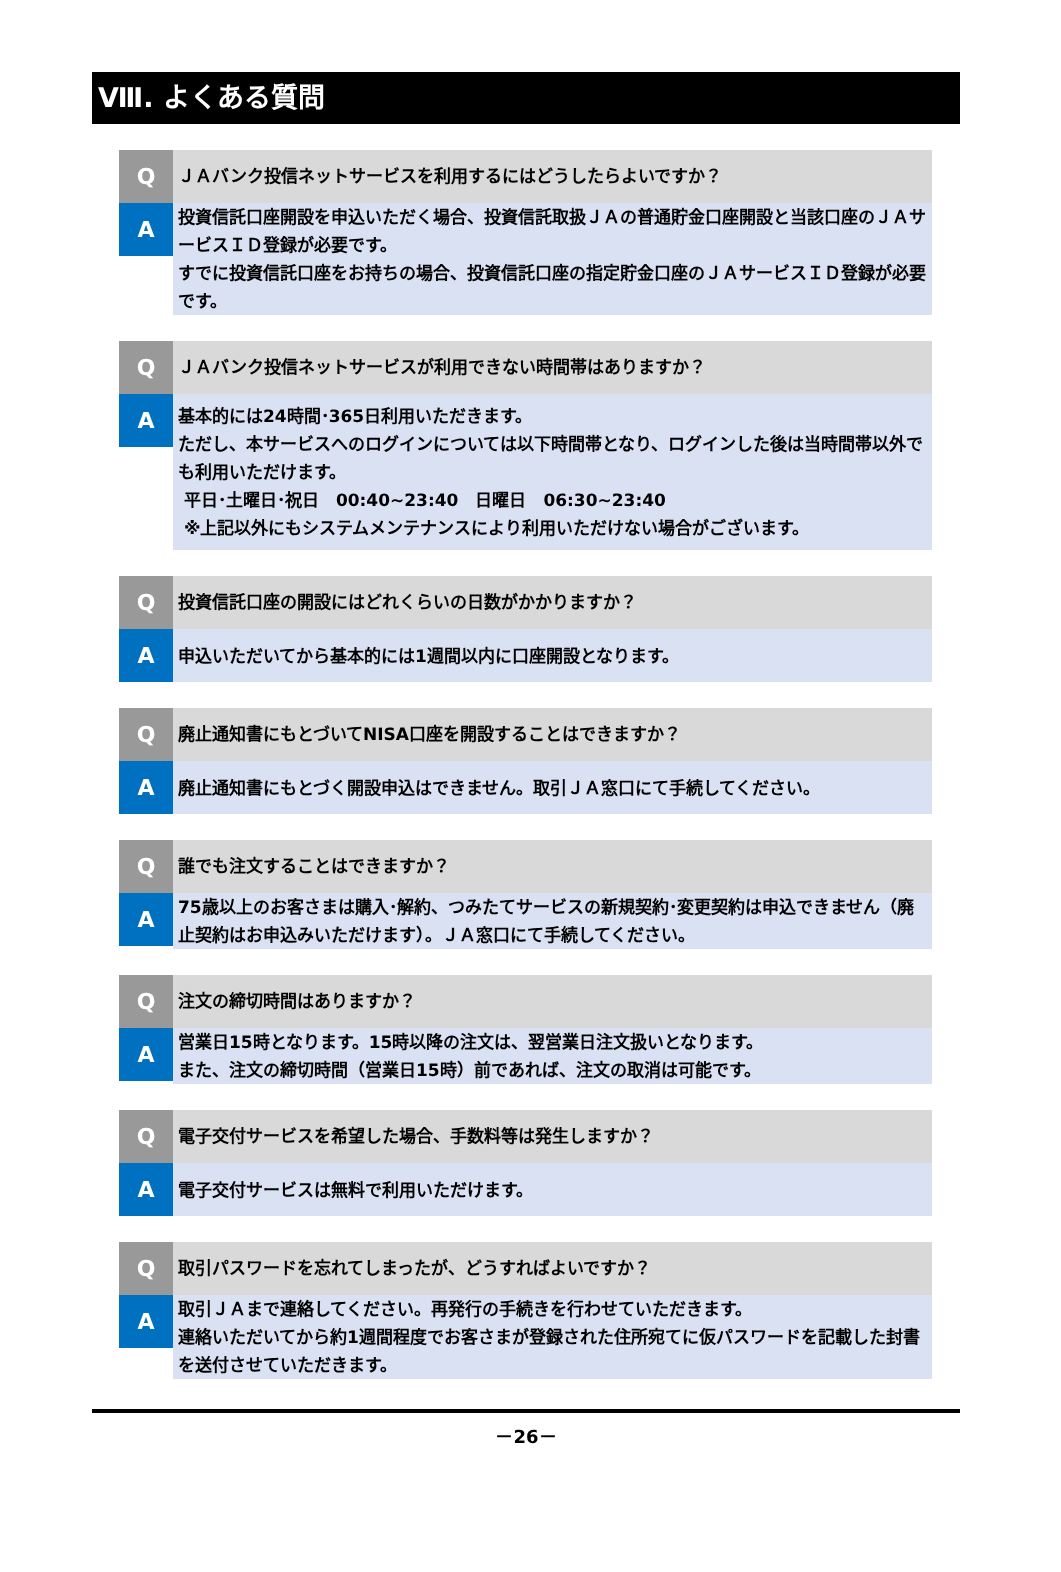Ⅷ. よくある質問
Q
ＪＡバンク投信ネットサービスを利用するにはどうしたらよいですか？
A
投資信託口座開設を申込いただく場合、投資信託取扱ＪＡの普通貯金口座開設と当該口座のＪＡサービスＩＤ登録が必要です。
すでに投資信託口座をお持ちの場合、投資信託口座の指定貯金口座のＪＡサービスＩＤ登録が必要です。
Q
ＪＡバンク投信ネットサービスが利用できない時間帯はありますか？
A
基本的には24時間･365日利用いただきます。
ただし、本サービスへのログインについては以下時間帯となり、ログインした後は当時間帯以外でも利用いただけます。
平日･土曜日･祝日　00:40~23:40　日曜日　06:30~23:40
※上記以外にもシステムメンテナンスにより利用いただけない場合がございます。
Q
投資信託口座の開設にはどれくらいの日数がかかりますか？
A
申込いただいてから基本的には1週間以内に口座開設となります。
Q
廃止通知書にもとづいてNISA口座を開設することはできますか？
A
廃止通知書にもとづく開設申込はできません。取引ＪＡ窓口にて手続してください。
Q
誰でも注文することはできますか？
A
75歳以上のお客さまは購入･解約、つみたてサービスの新規契約･変更契約は申込できません（廃止契約はお申込みいただけます）。ＪＡ窓口にて手続してください。
Q
注文の締切時間はありますか？
A
営業日15時となります。15時以降の注文は、翌営業日注文扱いとなります。
また、注文の締切時間（営業日15時）前であれば、注文の取消は可能です。
Q
電子交付サービスを希望した場合、手数料等は発生しますか？
A
電子交付サービスは無料で利用いただけます。
Q
取引パスワードを忘れてしまったが、どうすればよいですか？
A
取引ＪＡまで連絡してください。再発行の手続きを行わせていただきます。
連絡いただいてから約1週間程度でお客さまが登録された住所宛てに仮パスワードを記載した封書を送付させていただきます。
－26－